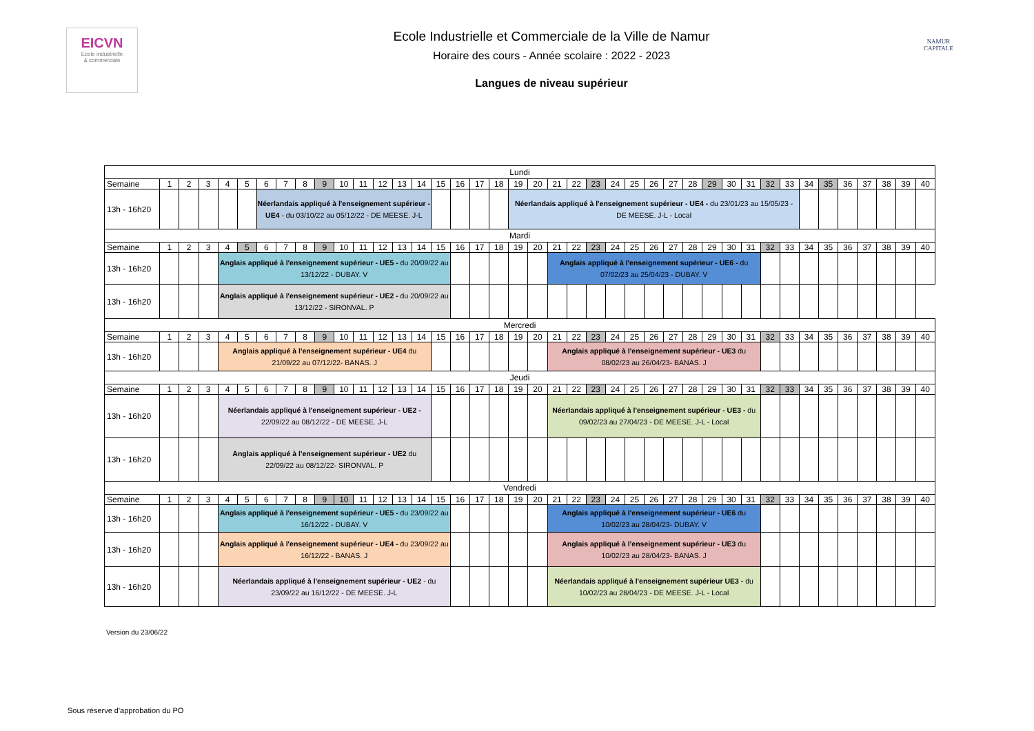EICVN
Ecole industrielle
& commerciale
Ecole Industrielle et Commerciale de la Ville de Namur
Horaire des cours - Année scolaire : 2022 - 2023
Langues de niveau supérieur
NAMUR
CAPITALE
| Lundi | | | | | | | | | | | | | | | | | | | | | | | | | | | | | | | | | | | | | | | | |
| Semaine | 1 | 2 | 3 | 4 | 5 | 6 | 7 | 8 | 9 | 10 | 11 | 12 | 13 | 14 | 15 | 16 | 17 | 18 | 19 | 20 | 21 | 22 | 23 | 24 | 25 | 26 | 27 | 28 | 29 | 30 | 31 | 32 | 33 | 34 | 35 | 36 | 37 | 38 | 39 | 40 |
| 13h - 16h20 | | | | | | Néerlandais appliqué à l'enseignement supérieur - UE4 - du 03/10/22 au 05/12/22 - DE MEESE. J-L | | | | | | | | | | | | | Néerlandais appliqué à l'enseignement supérieur - UE4 - du 23/01/23 au 15/05/23 - DE MEESE. J-L - Local | | | | | | | | | | | | | | | | | | | | | |
| Mardi | | | | | | | | | | | | | | | | | | | | | | | | | | | | | | | | | | | | | | | | |
| Semaine | 1 | 2 | 3 | 4 | 5 | 6 | 7 | 8 | 9 | 10 | 11 | 12 | 13 | 14 | 15 | 16 | 17 | 18 | 19 | 20 | 21 | 22 | 23 | 24 | 25 | 26 | 27 | 28 | 29 | 30 | 31 | 32 | 33 | 34 | 35 | 36 | 37 | 38 | 39 | 40 |
| 13h - 16h20 | | | | Anglais appliqué à l'enseignement supérieur - UE5 - du 20/09/22 au 13/12/22 - DUBAY. V | | | | | | | | | | | | | | | | | Anglais appliqué à l'enseignement supérieur - UE6 - du 07/02/23 au 25/04/23 - DUBAY. V | | | | | | | | | | | | | | | | | | | |
| 13h - 16h20 | | | | Anglais appliqué à l'enseignement supérieur - UE2 - du 20/09/22 au 13/12/22 - SIRONVAL. P | | | | | | | | | | | | | | | | | | | | | | | | | | | | | | | | | | | | |
| Mercredi | | | | | | | | | | | | | | | | | | | | | | | | | | | | | | | | | | | | | | | | |
| Semaine | 1 | 2 | 3 | 4 | 5 | 6 | 7 | 8 | 9 | 10 | 11 | 12 | 13 | 14 | 15 | 16 | 17 | 18 | 19 | 20 | 21 | 22 | 23 | 24 | 25 | 26 | 27 | 28 | 29 | 30 | 31 | 32 | 33 | 34 | 35 | 36 | 37 | 38 | 39 | 40 |
| 13h - 16h20 | | | | Anglais appliqué à l'enseignement supérieur - UE4 du 21/09/22 au 07/12/22- BANAS. J | | | | | | | | | | | | | | | | | Anglais appliqué à l'enseignement supérieur - UE3 du 08/02/23 au 26/04/23- BANAS. J | | | | | | | | | | | | | | | | | | | |
| Jeudi | | | | | | | | | | | | | | | | | | | | | | | | | | | | | | | | | | | | | | | | |
| Semaine | 1 | 2 | 3 | 4 | 5 | 6 | 7 | 8 | 9 | 10 | 11 | 12 | 13 | 14 | 15 | 16 | 17 | 18 | 19 | 20 | 21 | 22 | 23 | 24 | 25 | 26 | 27 | 28 | 29 | 30 | 31 | 32 | 33 | 34 | 35 | 36 | 37 | 38 | 39 | 40 |
| 13h - 16h20 | | | | Néerlandais appliqué à l'enseignement supérieur - UE2 - 22/09/22 au 08/12/22 - DE MEESE. J-L | | | | | | | | | | | | | | | | | Néerlandais appliqué à l'enseignement supérieur - UE3 - du 09/02/23 au 27/04/23 - DE MEESE. J-L - Local | | | | | | | | | | | | | | | | | | | |
| 13h - 16h20 | | | | Anglais appliqué à l'enseignement supérieur - UE2 du 22/09/22 au 08/12/22- SIRONVAL. P | | | | | | | | | | | | | | | | | | | | | | | | | | | | | | | | | | | | |
| Vendredi | | | | | | | | | | | | | | | | | | | | | | | | | | | | | | | | | | | | | | | | |
| Semaine | 1 | 2 | 3 | 4 | 5 | 6 | 7 | 8 | 9 | 10 | 11 | 12 | 13 | 14 | 15 | 16 | 17 | 18 | 19 | 20 | 21 | 22 | 23 | 24 | 25 | 26 | 27 | 28 | 29 | 30 | 31 | 32 | 33 | 34 | 35 | 36 | 37 | 38 | 39 | 40 |
| 13h - 16h20 | | | | Anglais appliqué à l'enseignement supérieur - UE5 - du 23/09/22 au 16/12/22 - DUBAY. V | | | | | | | | | | | | | | | | | Anglais appliqué à l'enseignement supérieur - UE6 du 10/02/23 au 28/04/23- DUBAY. V | | | | | | | | | | | | | | | | | | | |
| 13h - 16h20 | | | | Anglais appliqué à l'enseignement supérieur - UE4 - du 23/09/22 au 16/12/22 - BANAS. J | | | | | | | | | | | | | | | | | Anglais appliqué à l'enseignement supérieur - UE3 du 10/02/23 au 28/04/23- BANAS. J | | | | | | | | | | | | | | | | | | | |
| 13h - 16h20 | | | | Néerlandais appliqué à l'enseignement supérieur - UE2 - du 23/09/22 au 16/12/22 - DE MEESE. J-L | | | | | | | | | | | | | | | | | Néerlandais appliqué à l'enseignement supérieur UE3 - du 10/02/23 au 28/04/23 - DE MEESE. J-L - Local | | | | | | | | | | | | | | | | | | | |
Version du 23/06/22
Sous réserve d'approbation du PO